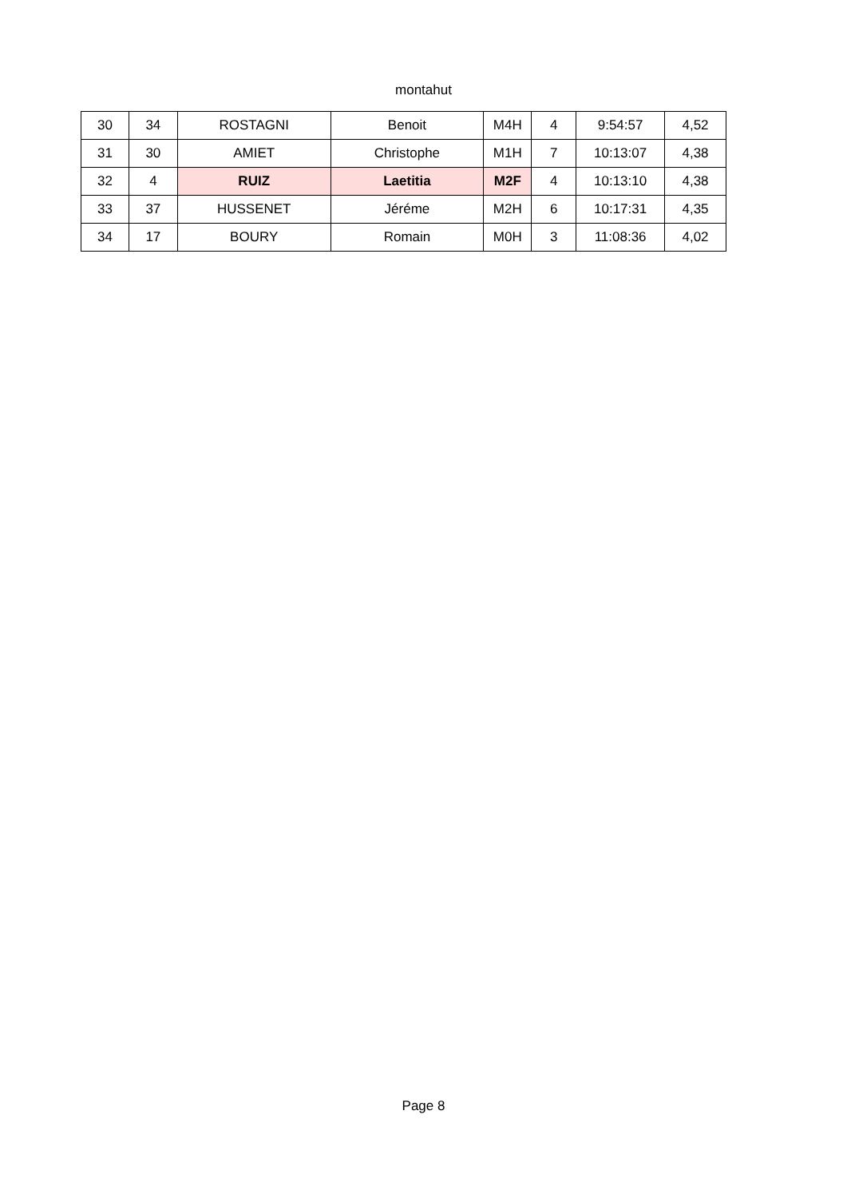montahut
| 30 | 34 | ROSTAGNI | Benoit | M4H | 4 | 9:54:57 | 4,52 |
| 31 | 30 | AMIET | Christophe | M1H | 7 | 10:13:07 | 4,38 |
| 32 | 4 | RUIZ | Laetitia | M2F | 4 | 10:13:10 | 4,38 |
| 33 | 37 | HUSSENET | Jéréme | M2H | 6 | 10:17:31 | 4,35 |
| 34 | 17 | BOURY | Romain | M0H | 3 | 11:08:36 | 4,02 |
Page 8